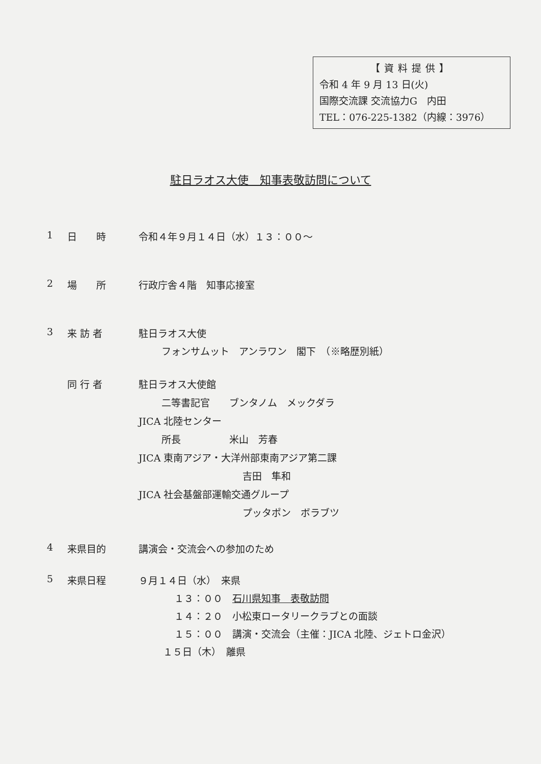【資料提供】
令和 4 年 9 月 13 日(火)
国際交流課 交流協力G　内田
TEL：076-225-1382（内線：3976）
駐日ラオス大使　知事表敬訪問について
1 日　　時 令和４年９月１４日（水）１３：００～
2 場　　所 行政庁舎４階　知事応接室
3 来 訪 者 駐日ラオス大使
フォンサムット　アンラワン　閣下　（※略歴別紙）
同 行 者 駐日ラオス大使館
二等書記官　　ブンタノム　メックダラ
JICA 北陸センター
所長　　　　　米山　芳春
JICA 東南アジア・大洋州部東南アジア第二課
吉田　隼和
JICA 社会基盤部運輸交通グループ
プッタポン　ボラブツ
4 来県目的 講演会・交流会への参加のため
5 来県日程 ９月１４日（水）　来県
１３：００　石川県知事　表敬訪問
１４：２０　小松東ロータリークラブとの面談
１５：００　講演・交流会（主催：JICA 北陸、ジェトロ金沢）
１５日（木）　離県